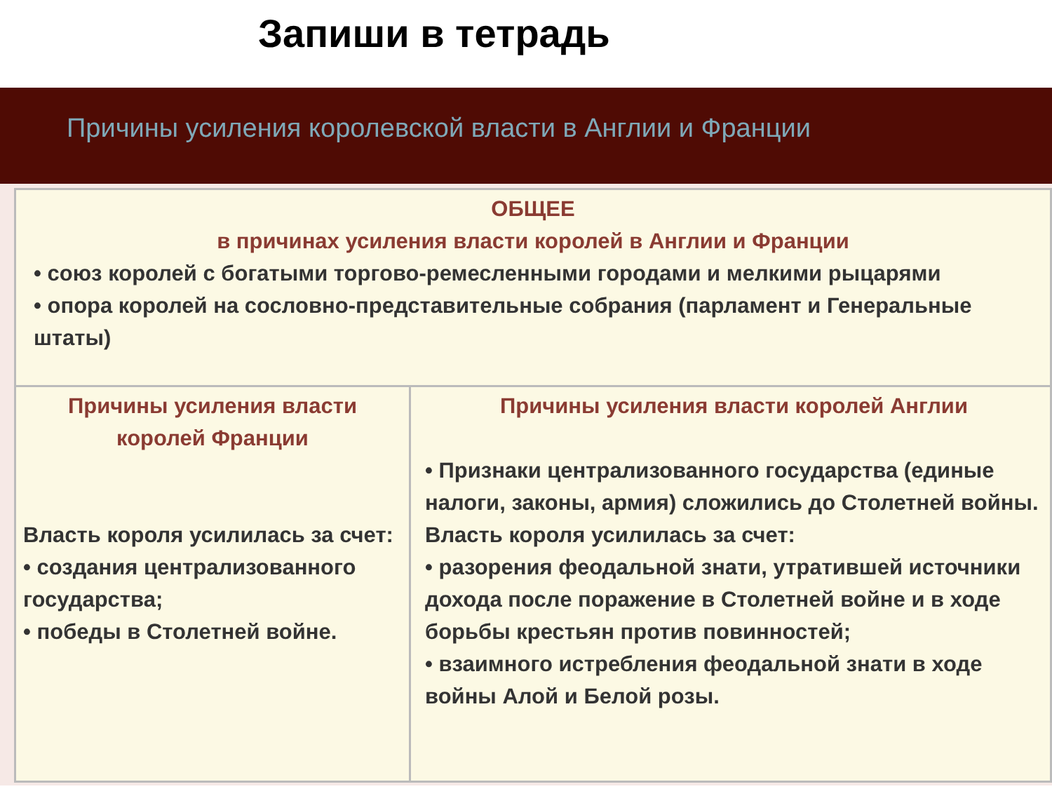Запиши в тетрадь
Причины усиления королевской власти в Англии и Франции
| ОБЩЕЕ в причинах усиления власти королей в Англии и Франции • союз королей с богатыми торгово-ремесленными городами и мелкими рыцарями • опора королей на сословно-представительные собрания (парламент и Генеральные штаты) | |
| Причины усиления власти королей Франции Власть короля усилилась за счет: • создания централизованного государства; • победы в Столетней войне. | Причины усиления власти королей Англии • Признаки централизованного государства (единые налоги, законы, армия) сложились до Столетней войны. Власть короля усилилась за счет: • разорения феодальной знати, утратившей источники дохода после поражение в Столетней войне и в ходе борьбы крестьян против повинностей; • взаимного истребления феодальной знати в ходе войны Алой и Белой розы. |